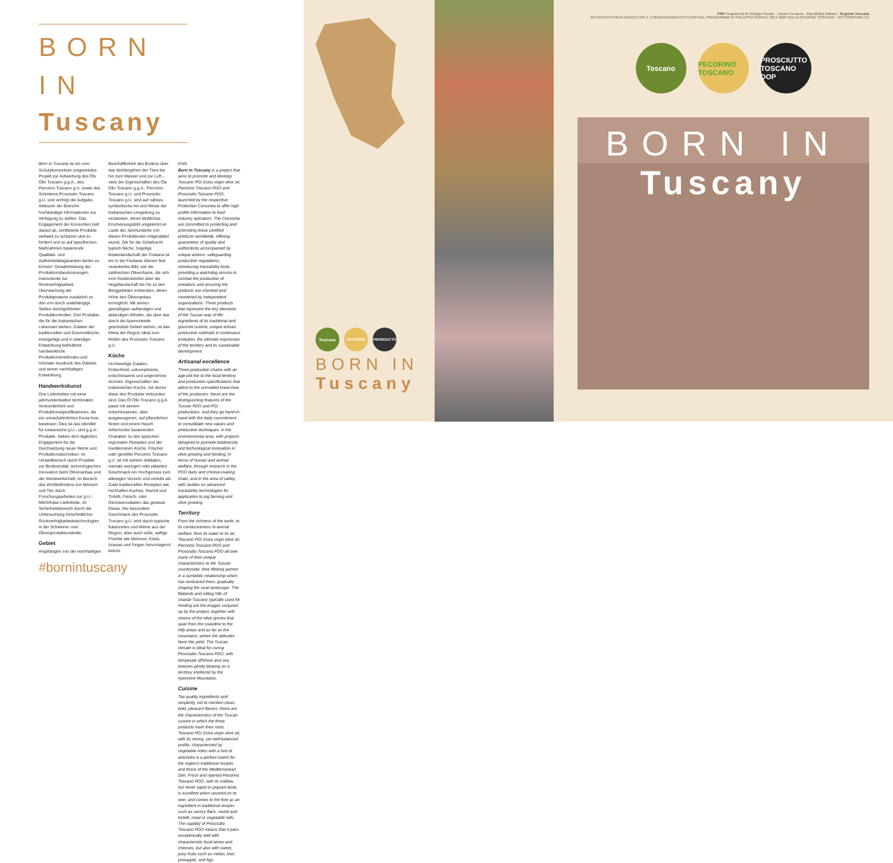BORN IN
Tuscany
Born in Tuscany ist ein vom Schutzkonsortium umgesetztes Projekt zur Aufwertung des Öls Olio Toscano g.g.A., des Pecorino Toscano g.U. sowie des Schinkens Prosciutto Toscano g.U. und verfolgt die Aufgabe, Akteuren der Branche hochkarätige Informationen zur Verfügung zu stellen. Das Engagement der Konsortien zielt darauf ab, zertifizierte Produkte weltweit zu schützen und zu fördern und so auf spezifischen Maßnahmen basierende Qualitäts- und Authentizitätsgarantien bieten zu können: Gewährleistung der Produktionsbestimmungen, Instrumente zur Rückverfolgbarkeit, Überwachung der Produktpiraterie zusätzlich zu den von durch unabhängige Stellen durchgeführten Produktkontrollen. Drei Produkte, die für die toskanischen Lebensart stehen: Zutaten der traditionellen und Gourmetküche, einzigartige und in ständiger Entwicklung befindliche handwerkliche Produktionsmethoden und höchster Ausdruck des Gebiets und seiner nachhaltigen Entwicklung.
Handwerkskunst
Drei Lieferketten mit einer jahrhundertealten territorialen Verbundenheit und Produktionsspezifikationen, die ein unnachahmliches Know-how beweisen: Dies ist das Identikit für toskanische g.U.- und g.g.A.-Produkte. Neben dem täglichen Engagement für die Durchsetzung neuer Werte und Produktionstechniken: im Umweltbereich durch Projekte zur Biodiversität, technologischen Innovation beim Olivenanbau und der Weidewirtschaft, im Bereich des Wohlbefindens von Mensch und Tier durch Forschungsarbeiten zur g.U.-Milch/Käse-Lieferkette, im Sicherheitsbereich durch die Untersuchung fortschrittlicher Rückverfolgbarkeitstechnologien in der Schweine- und Olivenproduktionskette.
Gebiet
Angefangen von der reichhaltigen
#bornintuscany
Beschaffenheit des Bodens über das Wohlergehen der Tiere bis hin zum Wasser und zur Luft – viele der Eigenschaften des Öls Olio Toscano g.g.A., Pecorino Toscano g.U. und Prosciutto Toscano g.U. sind auf nahezu symbiotische Art und Weise der toskanischen Umgebung zu verdanken, deren ländliches Erscheinungsbild umgekehrt im Laufe der Jahrhunderte von diesen Produktionen mitgestaltet wurde. Die für die Schafzucht typisch flache, hügelige Küstenlandschaft der Toskana ist ein in der Fantasie ebenso fest verankertes Bild, wie die zahlreichen Olivenhaine, die sich vom Küstenstreifen über die Hügellandschaft bis hin zu den Berggebieten erstrecken, deren Höhe den Olivenanbau ermöglicht. Mit seinen gemäßigten auflandigen und ablandigen Winden, die über das durch die Apenninkette geschützte Gebiet wehen, ist das Klima der Region ideal zum Reifen des Prosciutto Toscano g.U.
Küche
Hochwertige Zutaten, Einfachheit, unkomplizierte, entschlossene und angenehme Aromen: Eigenschaften der toskanischen Küche, mit denen diese drei Produkte verbunden sind. Das Öl Olio Toscano g.g.A. passt mit seinem entschlossenen, aber ausgewogenen, auf pflanzlichen Noten und einem Hauch Artischocke basierenden Charakter zu den typischen regionalen Rezepten und der mediterranen Küche. Frischer oder gereifter Pecorino Toscano g.U. ist mit seinem delikaten, niemals würzigen oder pikanten Geschmack ein Hochgenuss zum alleinigen Verzehr und verleiht als Zutat traditionellen Rezepten wie herzhaften Kuchen, Ravioli und Tortelli, Fleisch- oder Gemüseroulladen das gewisse Etwas. Der besondere Geschmack des Prosciutto Toscano g.U. wird durch typische Käsesorten und Weine aus der Region, aber auch süße, saftige Früchte wie Melonen, Kiwis, Ananas und Feigen hervorragend betont.
ENG
Born in Tuscany is a project that aims to promote and develop Toscano PGI Extra virgin olive oil, Pecorino Toscano PDO and Prosciutto Toscano PDO, launched by the respective Protection Consortia to offer high profile information to food industry operators. The Consortia are committed to protecting and promoting these certified products worldwide, offering guarantees of quality and authenticity accompanied by unique actions: safeguarding production regulations, introducing traceability tools, providing a watchdog service to combat the production of imitations and ensuring the products are checked and monitored by independent organizations. Three products that represent the key elements of the Tuscan way of life: ingredients of its traditional and gourmet cuisine, unique artisan production methods in continuous evolution, the ultimate expression of the territory and its sustainable development.
Artisanal excellence
Three production chains with an age-old link to the local territory and production specifications that attest to the unrivalled know-how of the producers: these are the distinguishing features of the Tuscan PDO and PGI productions. And they go hand-in-hand with the daily commitment to consolidate new values and production techniques: in the environmental area, with projects designed to promote biodiversity and technological innovation in olive growing and herding; in terms of human and animal welfare, through research in the PDO dairy and cheese-making chain; and in the area of safety, with studies on advanced traceability technologies for application to pig farming and olive growing.
Territory
From the richness of the earth, to its conduciveness to animal welfare, from its water to its air, Toscano PGI Extra virgin olive oil, Pecorino Toscano PDO and Prosciutto Toscano PDO all owe many of their unique characteristics to the Tuscan countryside, their lifelong partner in a symbiotic relationship which has embraced them, gradually shaping the rural landscape. The flatlands and rolling hills of coastal Tuscany typically used for herding are the images conjured up by the project, together with visions of the olive groves that span from the coastline to the hilly areas and as far as the mountains, where the altitudes favor the yield. The Tuscan climate is ideal for curing Prosciutto Toscano PDO, with temperate offshore and sea breezes gently blowing on a territory sheltered by the Apennine Mountains.
Cuisine
Top quality ingredients and simplicity, not to mention clean, bold, pleasant flavors: these are the characteristics of the Tuscan cuisine in which the three products have their roots. Toscano PGI Extra virgin olive oil, with its strong, yet well-balanced profile, characterized by vegetable notes with a hint of artichoke is a perfect match for the region's traditional recipes and those of the Mediterranean Diet. Fresh and ripened Pecorino Toscano PDO, with its mellow, but never sapid or piquant taste, is excellent when savored on its own, and comes to the fore as an ingredient in traditional recipes such as savory flans, ravioli and tortelli, meat or vegetable rolls. The sapidity of Prosciutto Toscano PDO means that it pairs exceptionally well with characteristic local wines and cheeses, but also with sweet, juicy fruits such as melon, kiwi, pineapple, and figs.
Toscano
PECORINO PROSCIUTTO
BORN IN
Tuscany
PSR Programma di Sviluppo Rurale · Unione Europea · Repubblica Italiana · Regione Toscana
INTERVENTO REALIZZATO CON IL COFINANZIAMENTO FEASR DEL PROGRAMMA DI SVILUPPO RURALE 2014-2020 DELLA REGIONE TOSCANA - SOTTOMISURA 3.2
Toscano PECORINO TOSCANO
PROSCIUTTO TOSCANO DOP
BORN IN
Tuscany